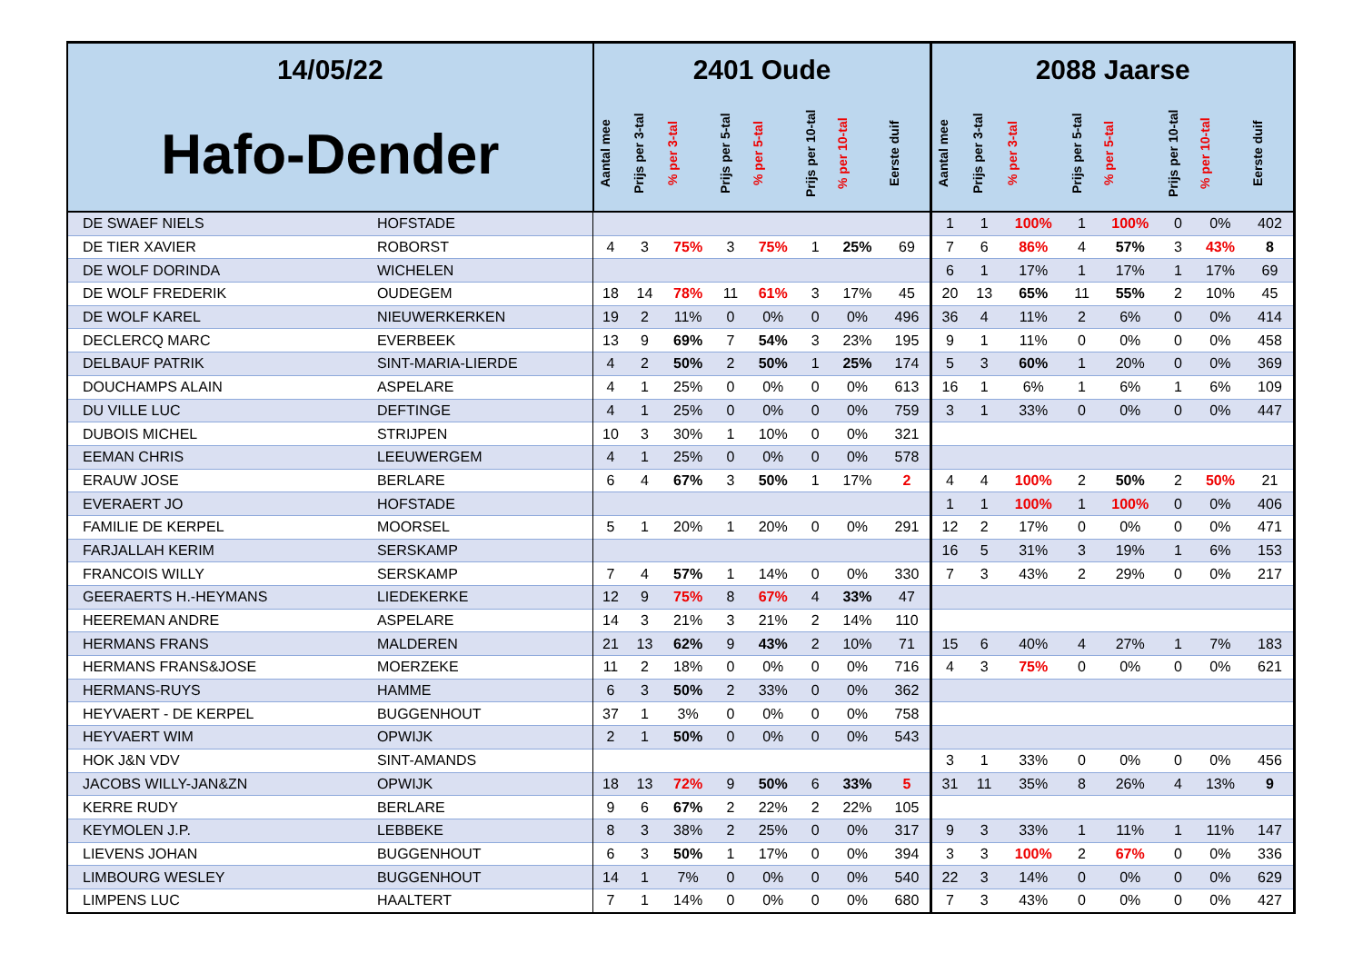| 14/05/22 | | 2401 Oude | | | | | | | | 2088 Jaarse | | | | | | | |
| --- | --- | --- | --- | --- | --- | --- | --- | --- | --- | --- | --- | --- | --- | --- | --- | --- | --- |
| Hafo-Dender | | Aantal mee | Prijs per 3-tal | % per 3-tal | Prijs per 5-tal | % per 5-tal | Prijs per 10-tal | % per 10-tal | Eerste duif | Aantal mee | Prijs per 3-tal | % per 3-tal | Prijs per 5-tal | % per 5-tal | Prijs per 10-tal | % per 10-tal | Eerste duif |
| DE SWAEF NIELS | HOFSTADE | | | | | | | | | 1 | 1 | 100% | 1 | 100% | 0 | 0% | 402 |
| DE TIER XAVIER | ROBORST | 4 | 3 | 75% | 3 | 75% | 1 | 25% | 69 | 7 | 6 | 86% | 4 | 57% | 3 | 43% | 8 |
| DE WOLF DORINDA | WICHELEN | | | | | | | | | 6 | 1 | 17% | 1 | 17% | 1 | 17% | 69 |
| DE WOLF FREDERIK | OUDEGEM | 18 | 14 | 78% | 11 | 61% | 3 | 17% | 45 | 20 | 13 | 65% | 11 | 55% | 2 | 10% | 45 |
| DE WOLF KAREL | NIEUWERKERKEN | 19 | 2 | 11% | 0 | 0% | 0 | 0% | 496 | 36 | 4 | 11% | 2 | 6% | 0 | 0% | 414 |
| DECLERCQ MARC | EVERBEEK | 13 | 9 | 69% | 7 | 54% | 3 | 23% | 195 | 9 | 1 | 11% | 0 | 0% | 0 | 0% | 458 |
| DELBAUF PATRIK | SINT-MARIA-LIERDE | 4 | 2 | 50% | 2 | 50% | 1 | 25% | 174 | 5 | 3 | 60% | 1 | 20% | 0 | 0% | 369 |
| DOUCHAMPS ALAIN | ASPELARE | 4 | 1 | 25% | 0 | 0% | 0 | 0% | 613 | 16 | 1 | 6% | 1 | 6% | 1 | 6% | 109 |
| DU VILLE LUC | DEFTINGE | 4 | 1 | 25% | 0 | 0% | 0 | 0% | 759 | 3 | 1 | 33% | 0 | 0% | 0 | 0% | 447 |
| DUBOIS MICHEL | STRIJPEN | 10 | 3 | 30% | 1 | 10% | 0 | 0% | 321 | | | | | | | | |
| EEMAN CHRIS | LEEUWERGEM | 4 | 1 | 25% | 0 | 0% | 0 | 0% | 578 | | | | | | | | |
| ERAUW JOSE | BERLARE | 6 | 4 | 67% | 3 | 50% | 1 | 17% | 2 | 4 | 4 | 100% | 2 | 50% | 2 | 50% | 21 |
| EVERAERT JO | HOFSTADE | | | | | | | | | 1 | 1 | 100% | 1 | 100% | 0 | 0% | 406 |
| FAMILIE DE KERPEL | MOORSEL | 5 | 1 | 20% | 1 | 20% | 0 | 0% | 291 | 12 | 2 | 17% | 0 | 0% | 0 | 0% | 471 |
| FARJALLAH KERIM | SERSKAMP | | | | | | | | | 16 | 5 | 31% | 3 | 19% | 1 | 6% | 153 |
| FRANCOIS WILLY | SERSKAMP | 7 | 4 | 57% | 1 | 14% | 0 | 0% | 330 | 7 | 3 | 43% | 2 | 29% | 0 | 0% | 217 |
| GEERAERTS H.-HEYMANS | LIEDEKERKE | 12 | 9 | 75% | 8 | 67% | 4 | 33% | 47 | | | | | | | | |
| HEEREMAN ANDRE | ASPELARE | 14 | 3 | 21% | 3 | 21% | 2 | 14% | 110 | | | | | | | | |
| HERMANS FRANS | MALDEREN | 21 | 13 | 62% | 9 | 43% | 2 | 10% | 71 | 15 | 6 | 40% | 4 | 27% | 1 | 7% | 183 |
| HERMANS FRANS&JOSE | MOERZEKE | 11 | 2 | 18% | 0 | 0% | 0 | 0% | 716 | 4 | 3 | 75% | 0 | 0% | 0 | 0% | 621 |
| HERMANS-RUYS | HAMME | 6 | 3 | 50% | 2 | 33% | 0 | 0% | 362 | | | | | | | | |
| HEYVAERT - DE KERPEL | BUGGENHOUT | 37 | 1 | 3% | 0 | 0% | 0 | 0% | 758 | | | | | | | | |
| HEYVAERT WIM | OPWIJK | 2 | 1 | 50% | 0 | 0% | 0 | 0% | 543 | | | | | | | | |
| HOK J&N VDV | SINT-AMANDS | | | | | | | | | 3 | 1 | 33% | 0 | 0% | 0 | 0% | 456 |
| JACOBS WILLY-JAN&ZN | OPWIJK | 18 | 13 | 72% | 9 | 50% | 6 | 33% | 5 | 31 | 11 | 35% | 8 | 26% | 4 | 13% | 9 |
| KERRE RUDY | BERLARE | 9 | 6 | 67% | 2 | 22% | 2 | 22% | 105 | | | | | | | | |
| KEYMOLEN J.P. | LEBBEKE | 8 | 3 | 38% | 2 | 25% | 0 | 0% | 317 | 9 | 3 | 33% | 1 | 11% | 1 | 11% | 147 |
| LIEVENS JOHAN | BUGGENHOUT | 6 | 3 | 50% | 1 | 17% | 0 | 0% | 394 | 3 | 3 | 100% | 2 | 67% | 0 | 0% | 336 |
| LIMBOURG WESLEY | BUGGENHOUT | 14 | 1 | 7% | 0 | 0% | 0 | 0% | 540 | 22 | 3 | 14% | 0 | 0% | 0 | 0% | 629 |
| LIMPENS LUC | HAALTERT | 7 | 1 | 14% | 0 | 0% | 0 | 0% | 680 | 7 | 3 | 43% | 0 | 0% | 0 | 0% | 427 |